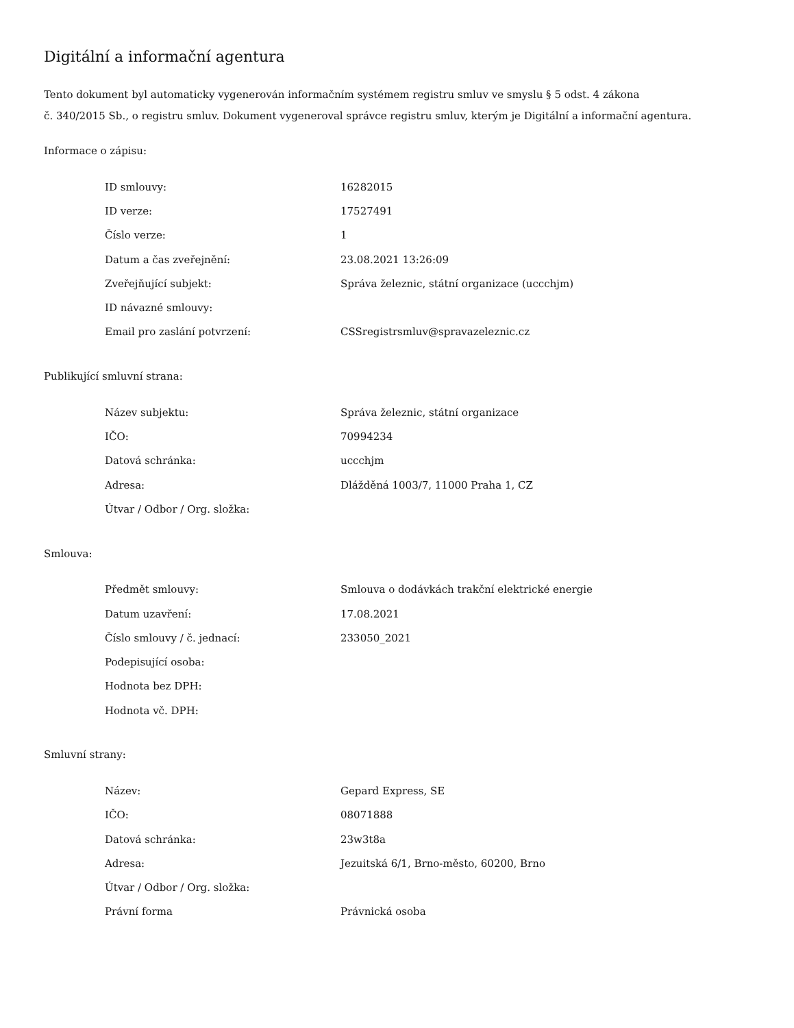Digitální a informační agentura
Tento dokument byl automaticky vygenerován informačním systémem registru smluv ve smyslu § 5 odst. 4 zákona
č. 340/2015 Sb., o registru smluv. Dokument vygeneroval správce registru smluv, kterým je Digitální a informační agentura.
Informace o zápisu:
| ID smlouvy: | 16282015 |
| ID verze: | 17527491 |
| Číslo verze: | 1 |
| Datum a čas zveřejnění: | 23.08.2021 13:26:09 |
| Zveřejňující subjekt: | Správa železnic, státní organizace (uccchjm) |
| ID návazné smlouvy: | |
| Email pro zaslání potvrzení: | CSSregistrsmluv@spravazeleznic.cz |
Publikující smluvní strana:
| Název subjektu: | Správa železnic, státní organizace |
| IČO: | 70994234 |
| Datová schránka: | uccchjm |
| Adresa: | Dlážděná 1003/7, 11000 Praha 1, CZ |
| Útvar / Odbor / Org. složka: | |
Smlouva:
| Předmět smlouvy: | Smlouva o dodávkách trakční elektrické energie |
| Datum uzavření: | 17.08.2021 |
| Číslo smlouvy / č. jednací: | 233050_2021 |
| Podepisující osoba: | |
| Hodnota bez DPH: | |
| Hodnota vč. DPH: | |
Smluvní strany:
| Název: | Gepard Express, SE |
| IČO: | 08071888 |
| Datová schránka: | 23w3t8a |
| Adresa: | Jezuitská 6/1, Brno-město, 60200, Brno |
| Útvar / Odbor / Org. složka: | |
| Právní forma | Právnická osoba |